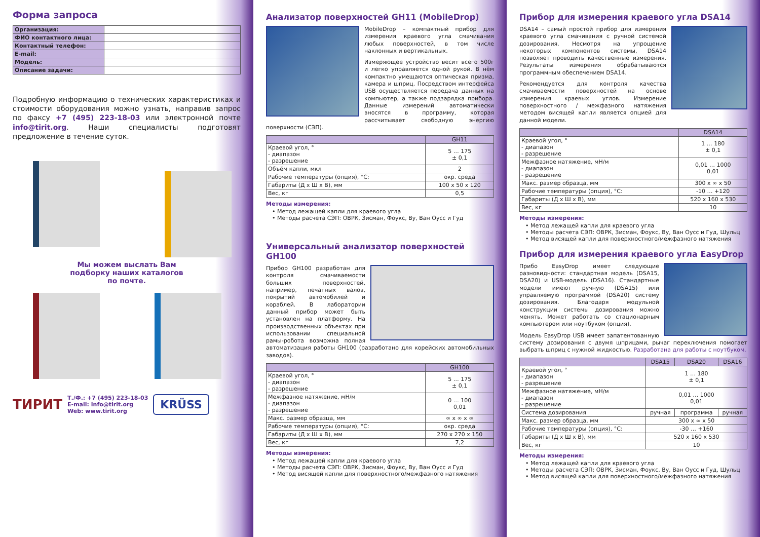Форма запроса
| Организация: | |
| ФИО контактного лица: | |
| Контактный телефон: | |
| E-mail: | |
| Модель: | |
| Описание задачи: | |
Подробную информацию о технических характеристиках и стоимости оборудования можно узнать, направив запрос по факсу +7 (495) 223-18-03 или электронной почте info@tirit.org. Наши специалисты подготовят предложение в течение суток.
Мы можем выслать Вам
подборку наших каталогов
по почте.
ТИРИТ
Т./Ф.: +7 (495) 223-18-03
E-mail: info@tirit.org
Web: www.tirit.org
KRÜSS
Анализатор поверхностей GH11 (MobileDrop)
MobileDrop – компактный прибор для измерения краевого угла смачивания любых поверхностей, в том числе наклонных и вертикальных.
Измеряющее устройство весит всего 500г и легко управляется одной рукой. В нём компактно умещаются оптическая призма, камера и шприц. Посредством интерфейса USB осуществляется передача данных на компьютер, а также подзарядка прибора. Данные измерений автоматически вносятся в программу, которая рассчитывает свободную энергию поверхности (СЭП).
| | GH11 |
| --- | --- |
| Краевой угол, ° - диапазон - разрешение | 5 … 175 ± 0,1 |
| Объём капли, мкл | 2 |
| Рабочие температуры (опция), °C: | окр. среда |
| Габариты (Д х Ш х В), мм | 100 х 50 х 120 |
| Вес, кг | 0,5 |
Методы измерения:
• Метод лежащей капли для краевого угла
• Методы расчета СЭП: ОВРК, Зисман, Фоукс, Ву, Ван Оусс и Гуд
Универсальный анализатор поверхностей GH100
Прибор GH100 разработан для контроля смачиваемости больших поверхностей, например, печатных валов, покрытий автомобилей и кораблей. В лаборатории данный прибор может быть установлен на платформу. На производственных объектах при использовании специальной рамы-робота возможна полная автоматизация работы GH100 (разработано для корейских автомобильных заводов).
| | GH100 |
| --- | --- |
| Краевой угол, ° - диапазон - разрешение | 5 … 175 ± 0,1 |
| Межфазное натяжение, мН/м - диапазон - разрешение | 0 … 100 0,01 |
| Макс. размер образца, мм | ∞ х ∞ х ∞ |
| Рабочие температуры (опция), °C: | окр. среда |
| Габариты (Д х Ш х В), мм | 270 х 270 х 150 |
| Вес, кг | 7,2 |
Методы измерения:
• Метод лежащей капли для краевого угла
• Методы расчета СЭП: ОВРК, Зисман, Фоукс, Ву, Ван Оусс и Гуд
• Метод висящей капли для поверхностного/межфазного натяжения
Прибор для измерения краевого угла DSA14
DSA14 – самый простой прибор для измерения краевого угла смачивания с ручной системой дозирования. Несмотря на упрощение некоторых компонентов системы, DSA14 позволяет проводить качественные измерения. Результаты измерения обрабатываются программным обеспечением DSA14.
Рекомендуется для контроля качества смачиваемости поверхностей на основе измерения краевых углов. Измерение поверхностного / межфазного натяжения методом висящей капли является опцией для данной модели.
| | DSA14 |
| --- | --- |
| Краевой угол, ° - диапазон - разрешение | 1 … 180 ± 0,1 |
| Межфазное натяжение, мН/м - диапазон - разрешение | 0,01 … 1000 0,01 |
| Макс. размер образца, мм | 300 х ∞ х 50 |
| Рабочие температуры (опция), °C: | -10 … +120 |
| Габариты (Д х Ш х В), мм | 520 х 160 х 530 |
| Вес, кг | 10 |
Методы измерения:
• Метод лежащей капли для краевого угла
• Методы расчета СЭП: ОВРК, Зисман, Фоукс, Ву, Ван Оусс и Гуд, Шульц
• Метод висящей капли для поверхностного/межфазного натяжения
Прибор для измерения краевого угла EasyDrop
Прибо EasyDrop имеет следующие разновидности: стандартная модель (DSA15, DSA20) и USB-модель (DSA16). Стандартные модели имеют ручную (DSA15) или управляемую программой (DSA20) систему дозирования. Благодаря модульной конструкции системы дозирования можно менять. Может работать со стационарным компьютером или ноутбуком (опция).
Модель EasyDrop USB имеет запатентованную систему дозирования с двумя шприцами, рычаг переключения помогает выбрать шприц с нужной жидкостью. Разработана для работы с ноутбуком.
| | DSA15 | DSA20 | DSA16 |
| --- | --- | --- | --- |
| Краевой угол, ° - диапазон - разрешение | 1 … 180 ± 0,1 | | |
| Межфазное натяжение, мН/м - диапазон - разрешение | 0,01 … 1000 0,01 | | |
| Система дозирования | ручная | программа | ручная |
| Макс. размер образца, мм | 300 х ∞ х 50 | | |
| Рабочие температуры (опция), °C: | -30 … +160 | | |
| Габариты (Д х Ш х В), мм | 520 х 160 х 530 | | |
| Вес, кг | 10 | | |
Методы измерения:
• Метод лежащей капли для краевого угла
• Методы расчета СЭП: ОВРК, Зисман, Фоукс, Ву, Ван Оусс и Гуд, Шульц
• Метод висящей капли для поверхностного/межфазного натяжения